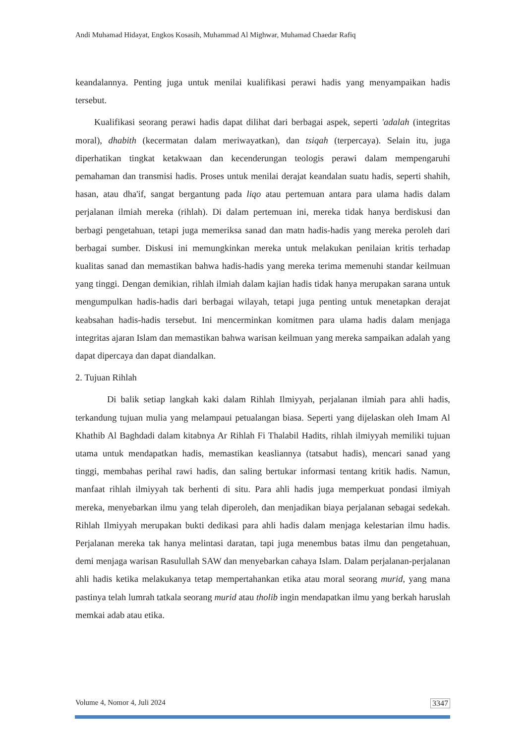Andi Muhamad Hidayat, Engkos Kosasih, Muhammad Al Mighwar, Muhamad Chaedar Rafiq
keandalannya. Penting juga untuk menilai kualifikasi perawi hadis yang menyampaikan hadis tersebut.
Kualifikasi seorang perawi hadis dapat dilihat dari berbagai aspek, seperti 'adalah (integritas moral), dhabith (kecermatan dalam meriwayatkan), dan tsiqah (terpercaya). Selain itu, juga diperhatikan tingkat ketakwaan dan kecenderungan teologis perawi dalam mempengaruhi pemahaman dan transmisi hadis. Proses untuk menilai derajat keandalan suatu hadis, seperti shahih, hasan, atau dha'if, sangat bergantung pada liqo atau pertemuan antara para ulama hadis dalam perjalanan ilmiah mereka (rihlah). Di dalam pertemuan ini, mereka tidak hanya berdiskusi dan berbagi pengetahuan, tetapi juga memeriksa sanad dan matn hadis-hadis yang mereka peroleh dari berbagai sumber. Diskusi ini memungkinkan mereka untuk melakukan penilaian kritis terhadap kualitas sanad dan memastikan bahwa hadis-hadis yang mereka terima memenuhi standar keilmuan yang tinggi. Dengan demikian, rihlah ilmiah dalam kajian hadis tidak hanya merupakan sarana untuk mengumpulkan hadis-hadis dari berbagai wilayah, tetapi juga penting untuk menetapkan derajat keabsahan hadis-hadis tersebut. Ini mencerminkan komitmen para ulama hadis dalam menjaga integritas ajaran Islam dan memastikan bahwa warisan keilmuan yang mereka sampaikan adalah yang dapat dipercaya dan dapat diandalkan.
2. Tujuan Rihlah
Di balik setiap langkah kaki dalam Rihlah Ilmiyyah, perjalanan ilmiah para ahli hadis, terkandung tujuan mulia yang melampaui petualangan biasa. Seperti yang dijelaskan oleh Imam Al Khathib Al Baghdadi dalam kitabnya Ar Rihlah Fi Thalabil Hadits, rihlah ilmiyyah memiliki tujuan utama untuk mendapatkan hadis, memastikan keasliannya (tatsabut hadis), mencari sanad yang tinggi, membahas perihal rawi hadis, dan saling bertukar informasi tentang kritik hadis. Namun, manfaat rihlah ilmiyyah tak berhenti di situ. Para ahli hadis juga memperkuat pondasi ilmiyah mereka, menyebarkan ilmu yang telah diperoleh, dan menjadikan biaya perjalanan sebagai sedekah. Rihlah Ilmiyyah merupakan bukti dedikasi para ahli hadis dalam menjaga kelestarian ilmu hadis. Perjalanan mereka tak hanya melintasi daratan, tapi juga menembus batas ilmu dan pengetahuan, demi menjaga warisan Rasulullah SAW dan menyebarkan cahaya Islam. Dalam perjalanan-perjalanan ahli hadis ketika melakukanya tetap mempertahankan etika atau moral seorang murid, yang mana pastinya telah lumrah tatkala seorang murid atau tholib ingin mendapatkan ilmu yang berkah haruslah memkai adab atau etika.
Volume 4, Nomor 4, Juli 2024 3347